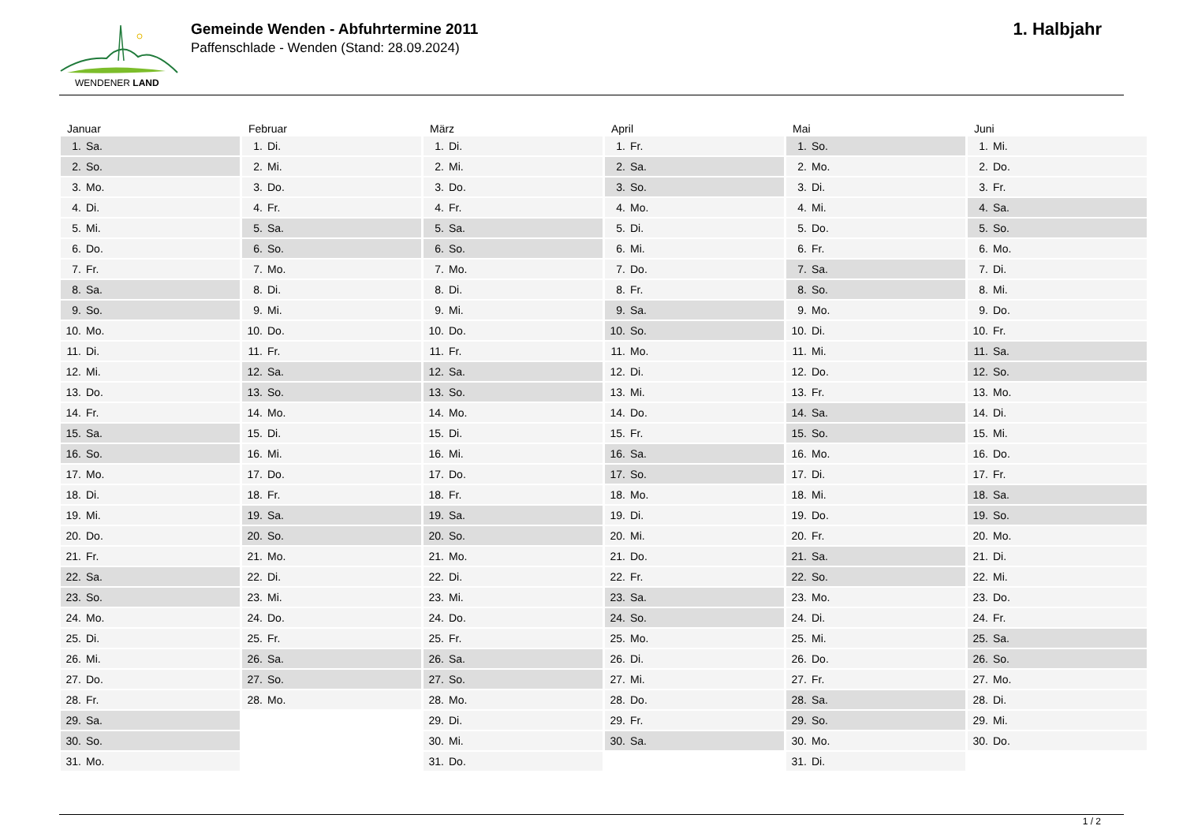WENDENER LAND
Gemeinde Wenden - Abfuhrtermine 2011
Paffenschlade - Wenden (Stand: 28.09.2024)
1. Halbjahr
| Januar | Februar | März | April | Mai | Juni |
| --- | --- | --- | --- | --- | --- |
| 1. Sa. | 1. Di. | 1. Di. | 1. Fr. | 1. So. | 1. Mi. |
| 2. So. | 2. Mi. | 2. Mi. | 2. Sa. | 2. Mo. | 2. Do. |
| 3. Mo. | 3. Do. | 3. Do. | 3. So. | 3. Di. | 3. Fr. |
| 4. Di. | 4. Fr. | 4. Fr. | 4. Mo. | 4. Mi. | 4. Sa. |
| 5. Mi. | 5. Sa. | 5. Sa. | 5. Di. | 5. Do. | 5. So. |
| 6. Do. | 6. So. | 6. So. | 6. Mi. | 6. Fr. | 6. Mo. |
| 7. Fr. | 7. Mo. | 7. Mo. | 7. Do. | 7. Sa. | 7. Di. |
| 8. Sa. | 8. Di. | 8. Di. | 8. Fr. | 8. So. | 8. Mi. |
| 9. So. | 9. Mi. | 9. Mi. | 9. Sa. | 9. Mo. | 9. Do. |
| 10. Mo. | 10. Do. | 10. Do. | 10. So. | 10. Di. | 10. Fr. |
| 11. Di. | 11. Fr. | 11. Fr. | 11. Mo. | 11. Mi. | 11. Sa. |
| 12. Mi. | 12. Sa. | 12. Sa. | 12. Di. | 12. Do. | 12. So. |
| 13. Do. | 13. So. | 13. So. | 13. Mi. | 13. Fr. | 13. Mo. |
| 14. Fr. | 14. Mo. | 14. Mo. | 14. Do. | 14. Sa. | 14. Di. |
| 15. Sa. | 15. Di. | 15. Di. | 15. Fr. | 15. So. | 15. Mi. |
| 16. So. | 16. Mi. | 16. Mi. | 16. Sa. | 16. Mo. | 16. Do. |
| 17. Mo. | 17. Do. | 17. Do. | 17. So. | 17. Di. | 17. Fr. |
| 18. Di. | 18. Fr. | 18. Fr. | 18. Mo. | 18. Mi. | 18. Sa. |
| 19. Mi. | 19. Sa. | 19. Sa. | 19. Di. | 19. Do. | 19. So. |
| 20. Do. | 20. So. | 20. So. | 20. Mi. | 20. Fr. | 20. Mo. |
| 21. Fr. | 21. Mo. | 21. Mo. | 21. Do. | 21. Sa. | 21. Di. |
| 22. Sa. | 22. Di. | 22. Di. | 22. Fr. | 22. So. | 22. Mi. |
| 23. So. | 23. Mi. | 23. Mi. | 23. Sa. | 23. Mo. | 23. Do. |
| 24. Mo. | 24. Do. | 24. Do. | 24. So. | 24. Di. | 24. Fr. |
| 25. Di. | 25. Fr. | 25. Fr. | 25. Mo. | 25. Mi. | 25. Sa. |
| 26. Mi. | 26. Sa. | 26. Sa. | 26. Di. | 26. Do. | 26. So. |
| 27. Do. | 27. So. | 27. So. | 27. Mi. | 27. Fr. | 27. Mo. |
| 28. Fr. | 28. Mo. | 28. Mo. | 28. Do. | 28. Sa. | 28. Di. |
| 29. Sa. | | 29. Di. | 29. Fr. | 29. So. | 29. Mi. |
| 30. So. | | 30. Mi. | 30. Sa. | 30. Mo. | 30. Do. |
| 31. Mo. | | 31. Do. | | 31. Di. | |
1 / 2